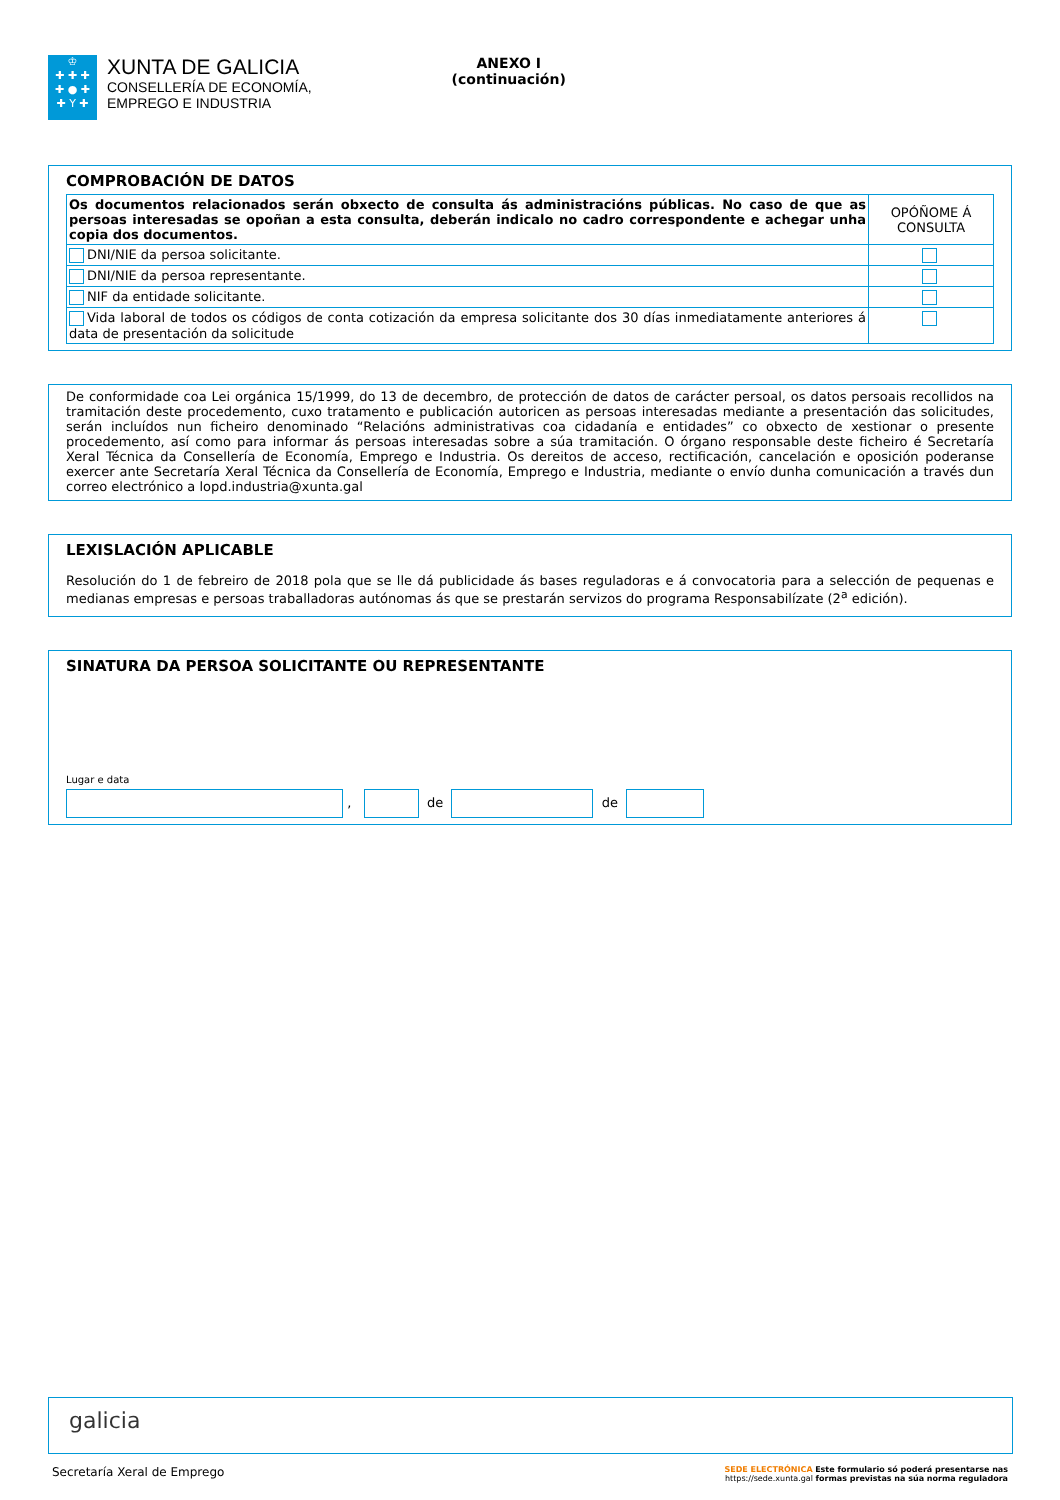♔
✚ ✚ ✚
✚ ● ✚
✚ Y ✚
XUNTA DE GALICIA
CONSELLERÍA DE ECONOMÍA,
EMPREGO E INDUSTRIA
ANEXO I
(continuación)
COMPROBACIÓN DE DATOS
| Os documentos relacionados serán obxecto de consulta ás administracións públicas. No caso de que as persoas interesadas se opoñan a esta consulta, deberán indicalo no cadro correspondente e achegar unha copia dos documentos. | OPÓÑOME Á CONSULTA |
| DNI/NIE da persoa solicitante. | |
| DNI/NIE da persoa representante. | |
| NIF da entidade solicitante. | |
| Vida laboral de todos os códigos de conta cotización da empresa solicitante dos 30 días inmediatamente anteriores á data de presentación da solicitude | |
De conformidade coa Lei orgánica 15/1999, do 13 de decembro, de protección de datos de carácter persoal, os datos persoais recollidos na tramitación deste procedemento, cuxo tratamento e publicación autoricen as persoas interesadas mediante a presentación das solicitudes, serán incluídos nun ficheiro denominado “Relacións administrativas coa cidadanía e entidades” co obxecto de xestionar o presente procedemento, así como para informar ás persoas interesadas sobre a súa tramitación. O órgano responsable deste ficheiro é Secretaría Xeral Técnica da Consellería de Economía, Emprego e Industria. Os dereitos de acceso, rectificación, cancelación e oposición poderanse exercer ante Secretaría Xeral Técnica da Consellería de Economía, Emprego e Industria, mediante o envío dunha comunicación a través dun correo electrónico a lopd.industria@xunta.gal
LEXISLACIÓN APLICABLE
Resolución do 1 de febreiro de 2018 pola que se lle dá publicidade ás bases reguladoras e á convocatoria para a selección de pequenas e medianas empresas e persoas traballadoras autónomas ás que se prestarán servizos do programa Responsabilízate (2<sup>a</sup> edición).
SINATURA DA PERSOA SOLICITANTE OU REPRESENTANTE
Lugar e data
, de de
galicia
Secretaría Xeral de Emprego SEDE ELECTRÓNICA Este formulario só poderá presentarse nas
https://sede.xunta.gal formas previstas na súa norma reguladora